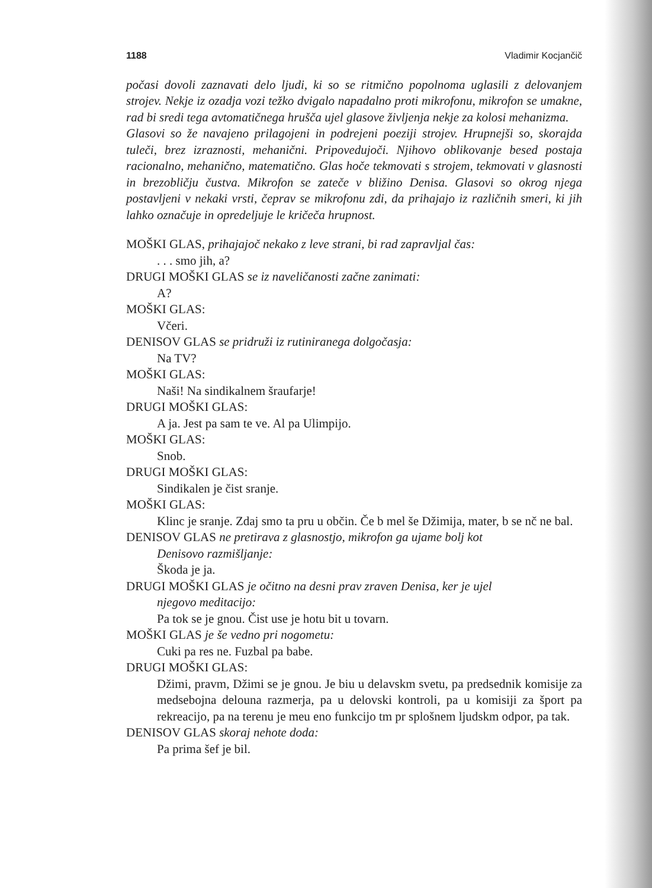1188 Vladimir Kocjančič
počasi dovoli zaznavati delo ljudi, ki so se ritmično popolnoma uglasili z delovanjem strojev. Nekje iz ozadja vozi težko dvigalo napadalno proti mikrofonu, mikrofon se umakne, rad bi sredi tega avtomatičnega hrušča ujel glasove življenja nekje za kolosi mehanizma.
Glasovi so že navajeno prilagojeni in podrejeni poeziji strojev. Hrupnejši so, skorajda tuleči, brez izraznosti, mehanični. Pripovedujoči. Njihovo oblikovanje besed postaja racionalno, mehanično, matematično. Glas hoče tekmovati s strojem, tekmovati v glasnosti in brezobličju čustva. Mikrofon se zateče v bližino Denisa. Glasovi so okrog njega postavljeni v nekaki vrsti, čeprav se mikrofonu zdi, da prihajajo iz različnih smeri, ki jih lahko označuje in opredeljuje le kričeča hrupnost.
MOŠKI GLAS, prihajajoč nekako z leve strani, bi rad zapravljal čas:
. . . smo jih, a?
DRUGI MOŠKI GLAS se iz naveličanosti začne zanimati:
A?
MOŠKI GLAS:
Včeri.
DENISOV GLAS se pridruži iz rutiniranega dolgočasja:
Na TV?
MOŠKI GLAS:
Naši! Na sindikalnem šraufarje!
DRUGI MOŠKI GLAS:
A ja. Jest pa sam te ve. Al pa Ulimpijo.
MOŠKI GLAS:
Snob.
DRUGI MOŠKI GLAS:
Sindikalen je čist sranje.
MOŠKI GLAS:
Klinc je sranje. Zdaj smo ta pru u občin. Če b mel še Džimija, mater, b se nč ne bal.
DENISOV GLAS ne pretirava z glasnostjo, mikrofon ga ujame bolj kot
Denisovo razmišljanje:
Škoda je ja.
DRUGI MOŠKI GLAS je očitno na desni prav zraven Denisa, ker je ujel
njegovo meditacijo:
Pa tok se je gnou. Čist use je hotu bit u tovarn.
MOŠKI GLAS je še vedno pri nogometu:
Cuki pa res ne. Fuzbal pa babe.
DRUGI MOŠKI GLAS:
Džimi, pravm, Džimi se je gnou. Je biu u delavskm svetu, pa predsednik komisije za medsebojna delouna razmerja, pa u delovski kontroli, pa u komisiji za šport pa rekreacijo, pa na terenu je meu eno funkcijo tm pr splošnem ljudskm odpor, pa tak.
DENISOV GLAS skoraj nehote doda:
Pa prima šef je bil.